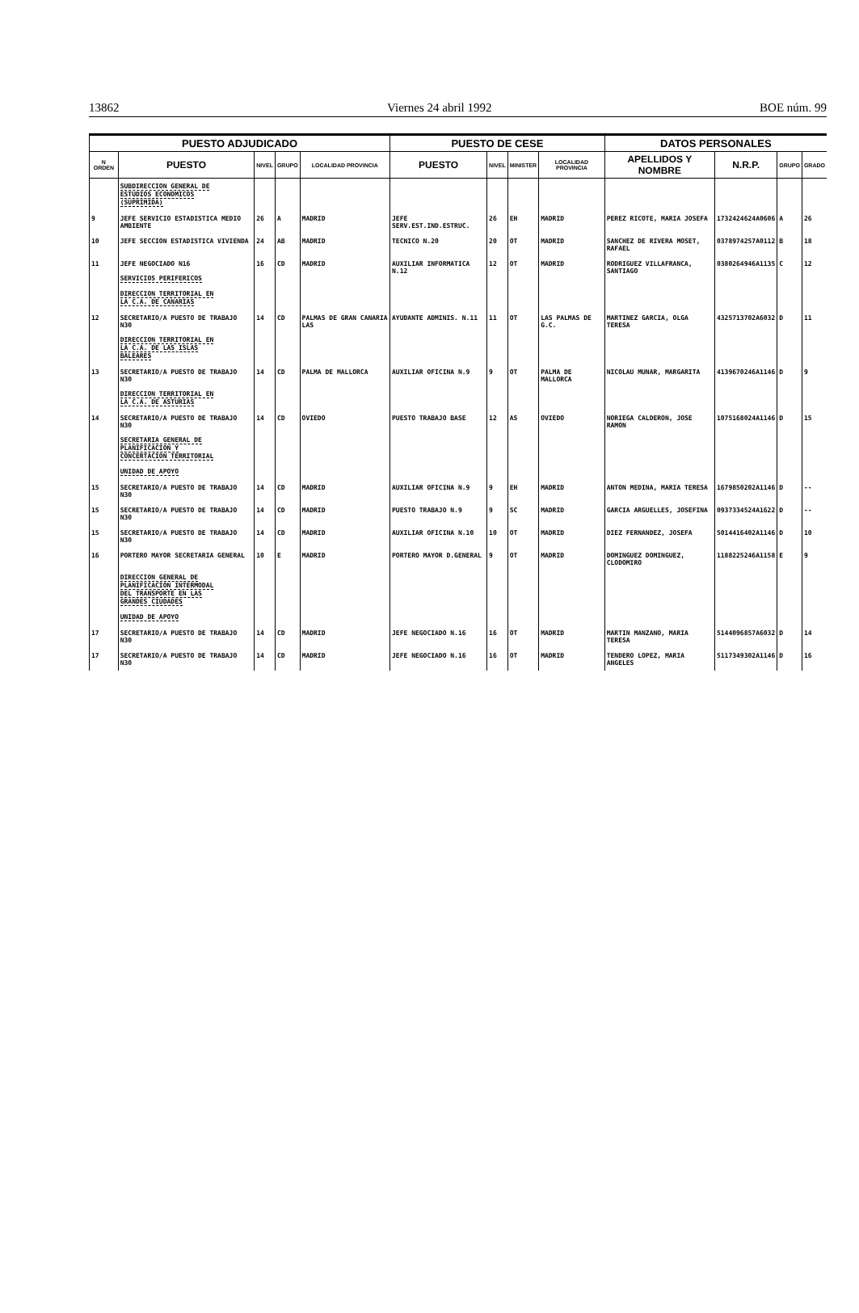13862 Viernes 24 abril 1992 BOE núm. 99
| PUESTO ADJUDICADO | | | | | PUESTO DE CESE | | | | DATOS PERSONALES | | | |
| --- | --- | --- | --- | --- | --- | --- | --- | --- | --- | --- | --- | --- |
| N ORDEN | PUESTO | NIVEL | GRUPO | LOCALIDAD PROVINCIA | PUESTO | NIVEL | MINISTER | LOCALIDAD PROVINCIA | APELLIDOS Y NOMBRE | N.R.P. | GRUPO | GRADO |
| | SUBDIRECCION GENERAL DE ESTUDIOS ECONOMICOS (SUPRIMIDA) | | | | | | | | | | | |
| 9 | JEFE SERVICIO ESTADISTICA MEDIO AMBIENTE | 26 | A | MADRID | JEFE SERV.EST.IND.ESTRUC. | 26 | EH | MADRID | PEREZ RICOTE, MARIA JOSEFA | 1732424624A0606 | A | 26 |
| 10 | JEFE SECCION ESTADISTICA VIVIENDA | 24 | AB | MADRID | TECNICO N.20 | 20 | OT | MADRID | SANCHEZ DE RIVERA MOSET, RAFAEL | 0378974257A0112 | B | 18 |
| 11 | JEFE NEGOCIADO N16 SERVICIOS PERIFERICOS DIRECCION TERRITORIAL EN LA C.A. DE CANARIAS | 16 | CD | MADRID | AUXILIAR INFORMATICA N.12 | 12 | OT | MADRID | RODRIGUEZ VILLAFRANCA, SANTIAGO | 0380264946A1135 | C | 12 |
| 12 | SECRETARIO/A PUESTO DE TRABAJO N30 DIRECCION TERRITORIAL EN LA C.A. DE LAS ISLAS BALEARES | 14 | CD | PALMAS DE GRAN CANARIA LAS | AYUDANTE ADMINIS. N.11 | 11 | OT | LAS PALMAS DE G.C. | MARTINEZ GARCIA, OLGA TERESA | 4325713702A6032 | D | 11 |
| 13 | SECRETARIO/A PUESTO DE TRABAJO N30 DIRECCION TERRITORIAL EN LA C.A. DE ASTURIAS | 14 | CD | PALMA DE MALLORCA | AUXILIAR OFICINA N.9 | 9 | OT | PALMA DE MALLORCA | NICOLAU MUNAR, MARGARITA | 4139670246A1146 | D | 9 |
| 14 | SECRETARIO/A PUESTO DE TRABAJO N30 SECRETARIA GENERAL DE PLANIFICACION Y CONCERTACION TERRITORIAL UNIDAD DE APOYO | 14 | CD | OVIEDO | PUESTO TRABAJO BASE | 12 | AS | OVIEDO | NORIEGA CALDERON, JOSE RAMON | 1075168024A1146 | D | 15 |
| 15 | SECRETARIO/A PUESTO DE TRABAJO N30 | 14 | CD | MADRID | AUXILIAR OFICINA N.9 | 9 | EH | MADRID | ANTON MEDINA, MARIA TERESA | 1679850202A1146 | D | -- |
| 15 | SECRETARIO/A PUESTO DE TRABAJO N30 | 14 | CD | MADRID | PUESTO TRABAJO N.9 | 9 | SC | MADRID | GARCIA ARGUELLES, JOSEFINA | 0937334524A1622 | D | -- |
| 15 | SECRETARIO/A PUESTO DE TRABAJO N30 | 14 | CD | MADRID | AUXILIAR OFICINA N.10 | 10 | OT | MADRID | DIEZ FERNANDEZ, JOSEFA | 5014416402A1146 | D | 10 |
| 16 | PORTERO MAYOR SECRETARIA GENERAL DIRECCION GENERAL DE PLANIFICACION INTERMODAL DEL TRANSPORTE EN LAS GRANDES CIUDADES UNIDAD DE APOYO | 10 | E | MADRID | PORTERO MAYOR D.GENERAL | 9 | OT | MADRID | DOMINGUEZ DOMINGUEZ, CLODOMIRO | 1188225246A1158 | E | 9 |
| 17 | SECRETARIO/A PUESTO DE TRABAJO N30 | 14 | CD | MADRID | JEFE NEGOCIADO N.16 | 16 | OT | MADRID | MARTIN MANZANO, MARIA TERESA | 5144096857A6032 | D | 14 |
| 17 | SECRETARIO/A PUESTO DE TRABAJO N30 | 14 | CD | MADRID | JEFE NEGOCIADO N.16 | 16 | OT | MADRID | TENDERO LOPEZ, MARIA ANGELES | 5117349302A1146 | D | 16 |